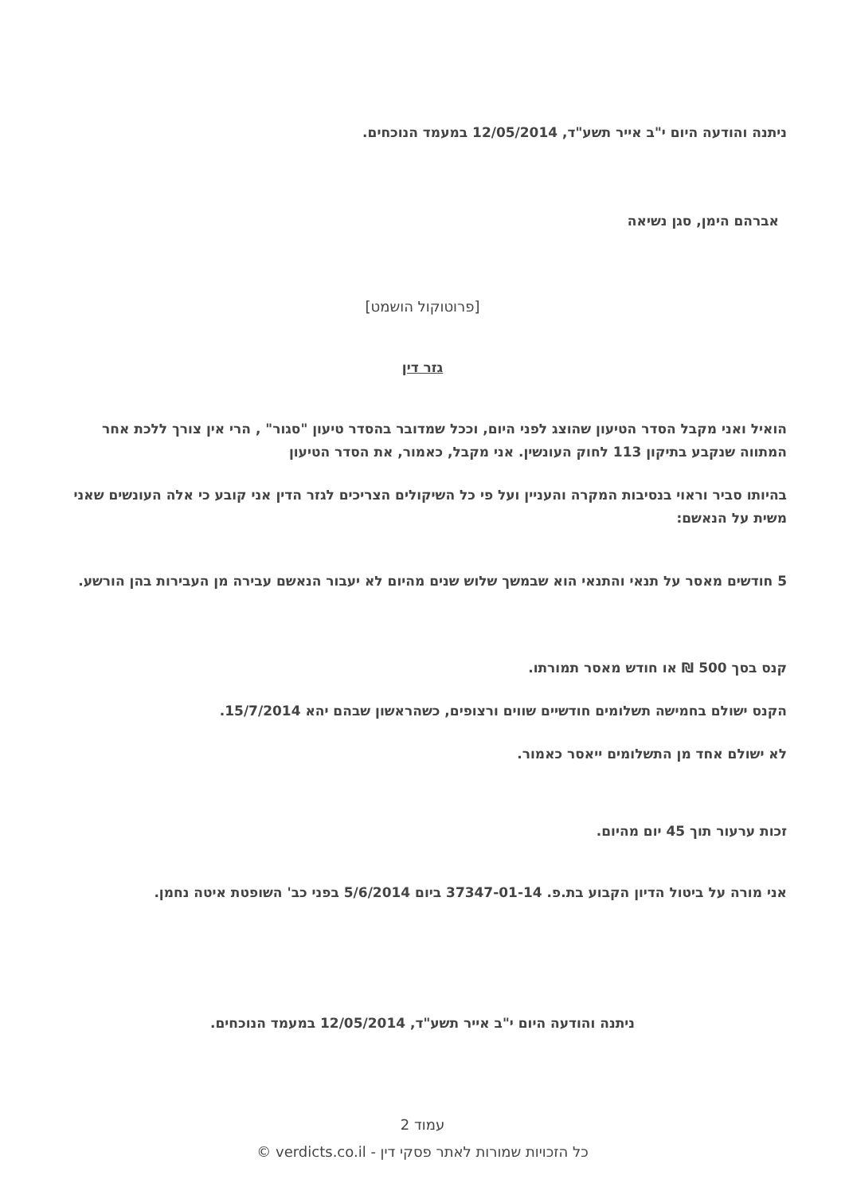ניתנה והודעה היום י"ב אייר תשע"ד, 12/05/2014 במעמד הנוכחים.
אברהם הימן, סגן נשיאה
[פרוטוקול הושמט]
גזר דין
הואיל ואני מקבל הסדר הטיעון שהוצג לפני היום, וככל שמדובר בהסדר טיעון "סגור" , הרי אין צורך ללכת אחר המתווה שנקבע בתיקון 113 לחוק העונשין. אני מקבל, כאמור, את הסדר הטיעון
בהיותו סביר וראוי בנסיבות המקרה והעניין ועל פי כל השיקולים הצריכים לגזר הדין אני קובע כי אלה העונשים שאני משית על הנאשם:
5 חודשים מאסר על תנאי והתנאי הוא שבמשך שלוש שנים מהיום לא יעבור הנאשם עבירה מן העבירות בהן הורשע.
קנס בסך 500 ₪ או חודש מאסר תמורתו.
הקנס ישולם בחמישה תשלומים חודשיים שווים ורצופים, כשהראשון שבהם יהא 15/7/2014.
לא ישולם אחד מן התשלומים ייאסר כאמור.
זכות ערעור תוך 45 יום מהיום.
אני מורה על ביטול הדיון הקבוע בת.פ. 37347-01-14 ביום 5/6/2014 בפני כב' השופטת איטה נחמן.
ניתנה והודעה היום י"ב אייר תשע"ד, 12/05/2014 במעמד הנוכחים.
עמוד 2
כל הזכויות שמורות לאתר פסקי דין - verdicts.co.il ©